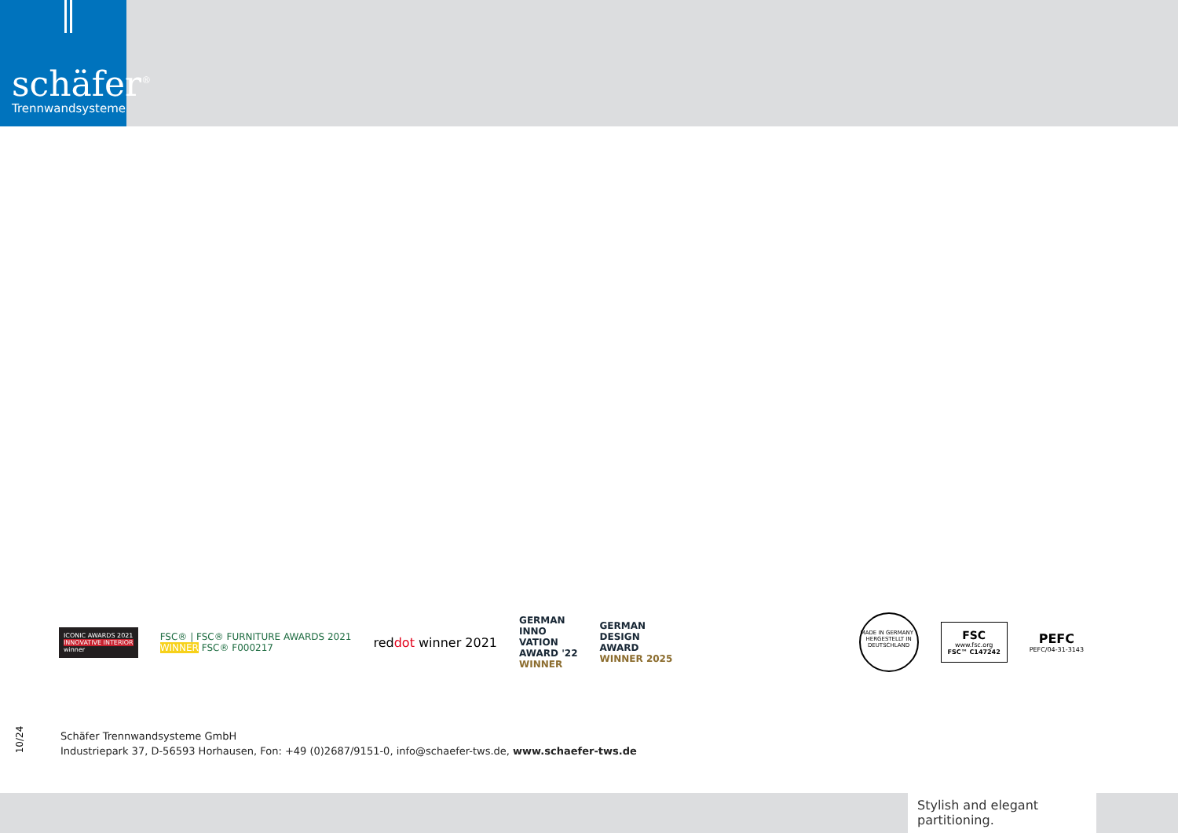schäfer<sup>®</sup>
Trennwandsysteme
ICONIC AWARDS 2021
INNOVATIVE INTERIOR
winner
FSC® | FSC® FURNITURE AWARDS 2021
WINNER FSC® F000217
reddot winner 2021
GERMAN
INNO
VATION
AWARD '22
WINNER
GERMAN
DESIGN
AWARD
WINNER 2025
MADE IN GERMANY · HERGESTELLT IN DEUTSCHLAND
FSC
www.fsc.org
FSC™ C147242
PEFC
PEFC/04-31-3143
10/24
Schäfer Trennwandsysteme GmbH
Industriepark 37, D-56593 Horhausen, Fon: +49 (0)2687/9151-0, info@schaefer-tws.de, www.schaefer-tws.de
Stylish and elegant partitioning.